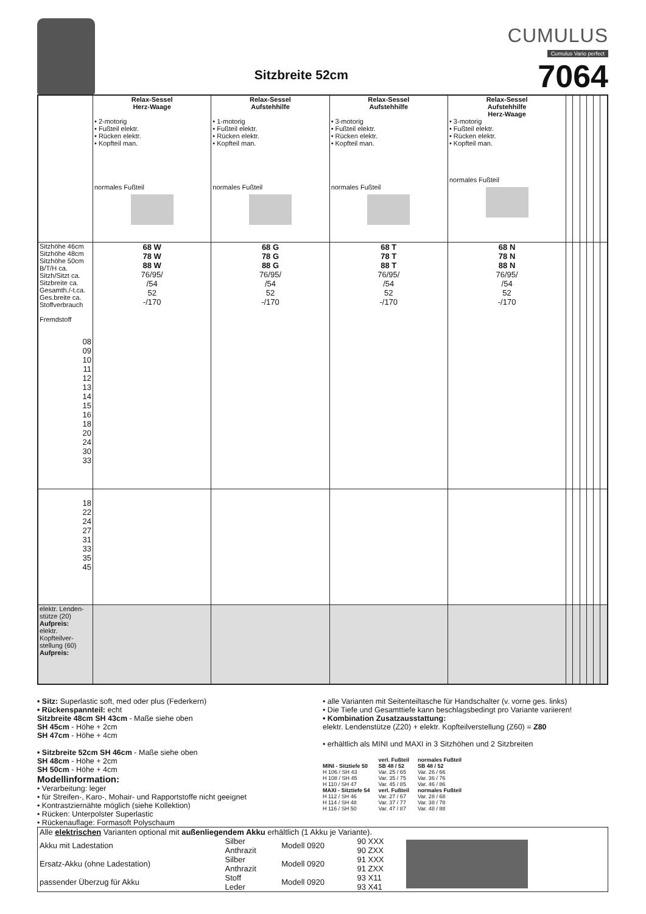Sitzbreite 52cm
CUMULUS
Cumulus Vario perfect
7064
| | Relax-Sessel Herz-Waage • 2-motorig • Fußteil elektr. • Rücken elektr. • Kopfteil man. normales Fußteil | Relax-Sessel Aufstehhilfe • 1-motorig • Fußteil elektr. • Rücken elektr. • Kopfteil man. normales Fußteil | Relax-Sessel Aufstehhilfe • 3-motorig • Fußteil elektr. • Rücken elektr. • Kopfteil man. normales Fußteil | Relax-Sessel Aufstehhilfe Herz-Waage • 3-motorig • Fußteil elektr. • Rücken elektr. • Kopfteil man. normales Fußteil | | | | | | |
| Sitzhöhe 46cm Sitzhöhe 48cm Sitzhöhe 50cm B/T/H ca. Sitzh/Sitzt ca. Sitzbreite ca. Gesamth./-t.ca. Ges.breite ca. Stoffverbrauch Fremdstoff | 68 W 78 W 88 W 76/95/ /54 52 -/170 | 68 G 78 G 88 G 76/95/ /54 52 -/170 | 68 T 78 T 88 T 76/95/ /54 52 -/170 | 68 N 78 N 88 N 76/95/ /54 52 -/170 | | | | | | |
| 08 09 10 11 12 13 14 15 16 18 20 24 30 33 | | | | | | | | | | |
| 18 22 24 27 31 33 35 45 | | | | | | | | | | |
| elektr. Lenden- stütze (20) Aufpreis: elektr. Kopfteilver- stellung (60) Aufpreis: | | | | | | | | | | |
• Sitz: Superlastic soft, med oder plus (Federkern)
• Rückenspannteil: echt
Sitzbreite 48cm SH 43cm - Maße siehe oben
SH 45cm - Höhe + 2cm
SH 47cm - Höhe + 4cm
• Sitzbreite 52cm SH 46cm - Maße siehe oben
SH 48cm - Höhe + 2cm
SH 50cm - Höhe + 4cm
Modellinformation:
• Verarbeitung: leger
• für Streifen-, Karo-, Mohair- und Rapportstoffe nicht geeignet
• Kontrastziernähte möglich (siehe Kollektion)
• Rücken: Unterpolster Superlastic
• Rückenauflage: Formasoft Polyschaum
• alle Varianten mit Seitenteiltasche für Handschalter (v. vorne ges. links)
• Die Tiefe und Gesamttiefe kann beschlagsbedingt pro Variante variieren!
• Kombination Zusatzausstattung:
elektr. Lendenstütze (Z20) + elektr. Kopfteilverstellung (Z60) = Z80
• erhältlich als MINI und MAXI in 3 Sitzhöhen und 2 Sitzbreiten
| | verl. Fußteil | normales Fußteil |
| MINI - Sitztiefe 50 H 106 / SH 43 H 108 / SH 45 H 110 / SH 47 | SB 48 / 52 Var. 25 / 65 Var. 35 / 75 Var. 45 / 85 | SB 48 / 52 Var. 26 / 66 Var. 36 / 76 Var. 46 / 86 |
| MAXI - Sitztiefe 54 H 112 / SH 46 H 114 / SH 48 H 116 / SH 50 | verl. Fußteil Var. 27 / 67 Var. 37 / 77 Var. 47 / 87 | normales Fußteil Var. 28 / 68 Var. 38 / 78 Var. 48 / 88 |
| Alle elektrischen Varianten optional mit außenliegendem Akku erhältlich (1 Akku je Variante). | | | | |
| Akku mit Ladestation | Silber Anthrazit | Modell 0920 | 90 XXX 90 ZXX | |
| Ersatz-Akku (ohne Ladestation) | Silber Anthrazit | Modell 0920 | 91 XXX 91 ZXX | |
| passender Überzug für Akku | Stoff Leder | Modell 0920 | 93 X11 93 X41 | |